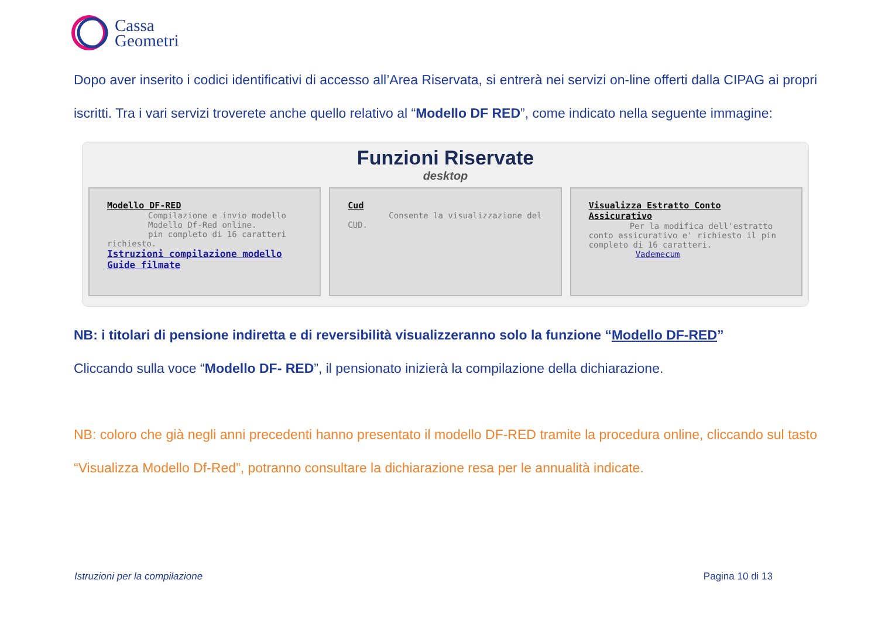Cassa
Geometri
Dopo aver inserito i codici identificativi di accesso all’Area Riservata, si entrerà nei servizi on-line offerti dalla CIPAG ai propri iscritti. Tra i vari servizi troverete anche quello relativo al “Modello DF RED”, come indicato nella seguente immagine:
Funzioni Riservate
desktop
Modello DF-RED
Compilazione e invio modello
Modello Df-Red online.
pin completo di 16 caratteri richiesto.
Istruzioni compilazione modello
Guide filmate
Cud
Consente la visualizzazione del CUD.
Visualizza Estratto Conto Assicurativo
Per la modifica dell'estratto conto assicurativo e' richiesto il pin completo di 16 caratteri.
Vademecum
NB: i titolari di pensione indiretta e di reversibilità visualizzeranno solo la funzione “Modello DF-RED”
Cliccando sulla voce “Modello DF- RED”, il pensionato inizierà la compilazione della dichiarazione.
NB: coloro che già negli anni precedenti hanno presentato il modello DF-RED tramite la procedura online, cliccando sul tasto “Visualizza Modello Df-Red”, potranno consultare la dichiarazione resa per le annualità indicate.
Istruzioni per la compilazione Pagina 10 di 13